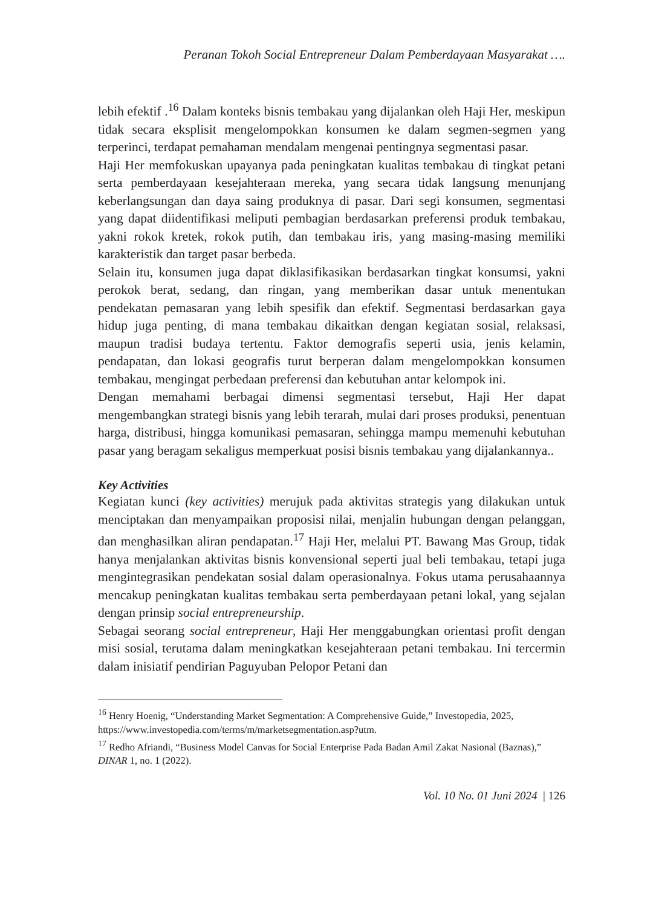Peranan Tokoh Social Entrepreneur Dalam Pemberdayaan Masyarakat ….
lebih efektif .<sup>16</sup> Dalam konteks bisnis tembakau yang dijalankan oleh Haji Her, meskipun tidak secara eksplisit mengelompokkan konsumen ke dalam segmen-segmen yang terperinci, terdapat pemahaman mendalam mengenai pentingnya segmentasi pasar.
Haji Her memfokuskan upayanya pada peningkatan kualitas tembakau di tingkat petani serta pemberdayaan kesejahteraan mereka, yang secara tidak langsung menunjang keberlangsungan dan daya saing produknya di pasar. Dari segi konsumen, segmentasi yang dapat diidentifikasi meliputi pembagian berdasarkan preferensi produk tembakau, yakni rokok kretek, rokok putih, dan tembakau iris, yang masing-masing memiliki karakteristik dan target pasar berbeda.
Selain itu, konsumen juga dapat diklasifikasikan berdasarkan tingkat konsumsi, yakni perokok berat, sedang, dan ringan, yang memberikan dasar untuk menentukan pendekatan pemasaran yang lebih spesifik dan efektif. Segmentasi berdasarkan gaya hidup juga penting, di mana tembakau dikaitkan dengan kegiatan sosial, relaksasi, maupun tradisi budaya tertentu. Faktor demografis seperti usia, jenis kelamin, pendapatan, dan lokasi geografis turut berperan dalam mengelompokkan konsumen tembakau, mengingat perbedaan preferensi dan kebutuhan antar kelompok ini.
Dengan memahami berbagai dimensi segmentasi tersebut, Haji Her dapat mengembangkan strategi bisnis yang lebih terarah, mulai dari proses produksi, penentuan harga, distribusi, hingga komunikasi pemasaran, sehingga mampu memenuhi kebutuhan pasar yang beragam sekaligus memperkuat posisi bisnis tembakau yang dijalankannya..
Key Activities
Kegiatan kunci (key activities) merujuk pada aktivitas strategis yang dilakukan untuk menciptakan dan menyampaikan proposisi nilai, menjalin hubungan dengan pelanggan, dan menghasilkan aliran pendapatan.<sup>17</sup> Haji Her, melalui PT. Bawang Mas Group, tidak hanya menjalankan aktivitas bisnis konvensional seperti jual beli tembakau, tetapi juga mengintegrasikan pendekatan sosial dalam operasionalnya. Fokus utama perusahaannya mencakup peningkatan kualitas tembakau serta pemberdayaan petani lokal, yang sejalan dengan prinsip social entrepreneurship.
Sebagai seorang social entrepreneur, Haji Her menggabungkan orientasi profit dengan misi sosial, terutama dalam meningkatkan kesejahteraan petani tembakau. Ini tercermin dalam inisiatif pendirian Paguyuban Pelopor Petani dan
<sup>16</sup> Henry Hoenig, “Understanding Market Segmentation: A Comprehensive Guide,” Investopedia, 2025, https://www.investopedia.com/terms/m/marketsegmentation.asp?utm.
<sup>17</sup> Redho Afriandi, “Business Model Canvas for Social Enterprise Pada Badan Amil Zakat Nasional (Baznas),” DINAR 1, no. 1 (2022).
Vol. 10 No. 01 Juni 2024 | 126